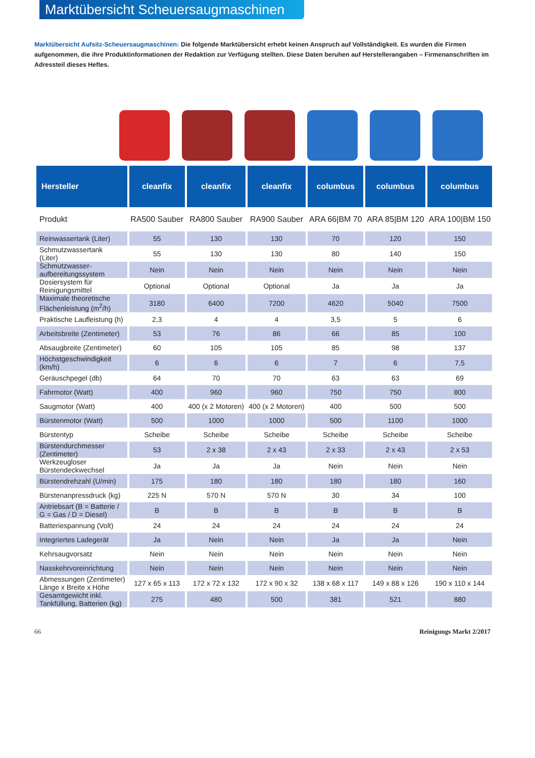Marktübersicht Scheuersaugmaschinen
Marktübersicht Aufsitz-Scheuersaugmaschinen: Die folgende Marktübersicht erhebt keinen Anspruch auf Vollständigkeit. Es wurden die Firmen aufgenommen, die ihre Produktinformationen der Redaktion zur Verfügung stellten. Diese Daten beruhen auf Herstellerangaben – Firmenanschriften im Adressteil dieses Heftes.
| Hersteller | cleanfix | cleanfix | cleanfix | columbus | columbus | columbus |
| --- | --- | --- | --- | --- | --- | --- |
| Produkt | RA500 Sauber | RA800 Sauber | RA900 Sauber | ARA 66/BM 70 | ARA 85/BM 120 | ARA 100/BM 150 |
| Reinwassertank (Liter) | 55 | 130 | 130 | 70 | 120 | 150 |
| Schmutzwassertank (Liter) | 55 | 130 | 130 | 80 | 140 | 150 |
| Schmutzwasser- aufbereitungssystem | Nein | Nein | Nein | Nein | Nein | Nein |
| Dosiersystem für Reinigungsmittel | Optional | Optional | Optional | Ja | Ja | Ja |
| Maximale theoretische Flächenleistung (m<sup>2</sup>/h) | 3180 | 6400 | 7200 | 4620 | 5040 | 7500 |
| Praktische Laufleistung (h) | 2,3 | 4 | 4 | 3,5 | 5 | 6 |
| Arbeitsbreite (Zentimeter) | 53 | 76 | 86 | 66 | 85 | 100 |
| Absaugbreite (Zentimeter) | 60 | 105 | 105 | 85 | 98 | 137 |
| Höchstgeschwindigkeit (km/h) | 6 | 6 | 6 | 7 | 6 | 7,5 |
| Geräuschpegel (db) | 64 | 70 | 70 | 63 | 63 | 69 |
| Fahrmotor (Watt) | 400 | 960 | 960 | 750 | 750 | 800 |
| Saugmotor (Watt) | 400 | 400 (x 2 Motoren) | 400 (x 2 Motoren) | 400 | 500 | 500 |
| Bürstenmotor (Watt) | 500 | 1000 | 1000 | 500 | 1100 | 1000 |
| Bürstentyp | Scheibe | Scheibe | Scheibe | Scheibe | Scheibe | Scheibe |
| Bürstendurchmesser (Zentimeter) | 53 | 2 x 38 | 2 x 43 | 2 x 33 | 2 x 43 | 2 x 53 |
| Werkzeugloser Bürstendeckwechsel | Ja | Ja | Ja | Nein | Nein | Nein |
| Bürstendrehzahl (U/min) | 175 | 180 | 180 | 180 | 180 | 160 |
| Bürstenanpressdruck (kg) | 225 N | 570 N | 570 N | 30 | 34 | 100 |
| Antriebsart (B = Batterie / G = Gas / D = Diesel) | B | B | B | B | B | B |
| Batteriespannung (Volt) | 24 | 24 | 24 | 24 | 24 | 24 |
| Integriertes Ladegerät | Ja | Nein | Nein | Ja | Ja | Nein |
| Kehrsaugvorsatz | Nein | Nein | Nein | Nein | Nein | Nein |
| Nasskehrvoreinrichtung | Nein | Nein | Nein | Nein | Nein | Nein |
| Abmessungen (Zentimeter) Länge x Breite x Höhe | 127 x 65 x 113 | 172 x 72 x 132 | 172 x 90 x 32 | 138 x 68 x 117 | 149 x 88 x 126 | 190 x 110 x 144 |
| Gesamtgewicht inkl. Tankfüllung, Batterien (kg) | 275 | 480 | 500 | 381 | 521 | 880 |
66 Reinigungs Markt 2/2017